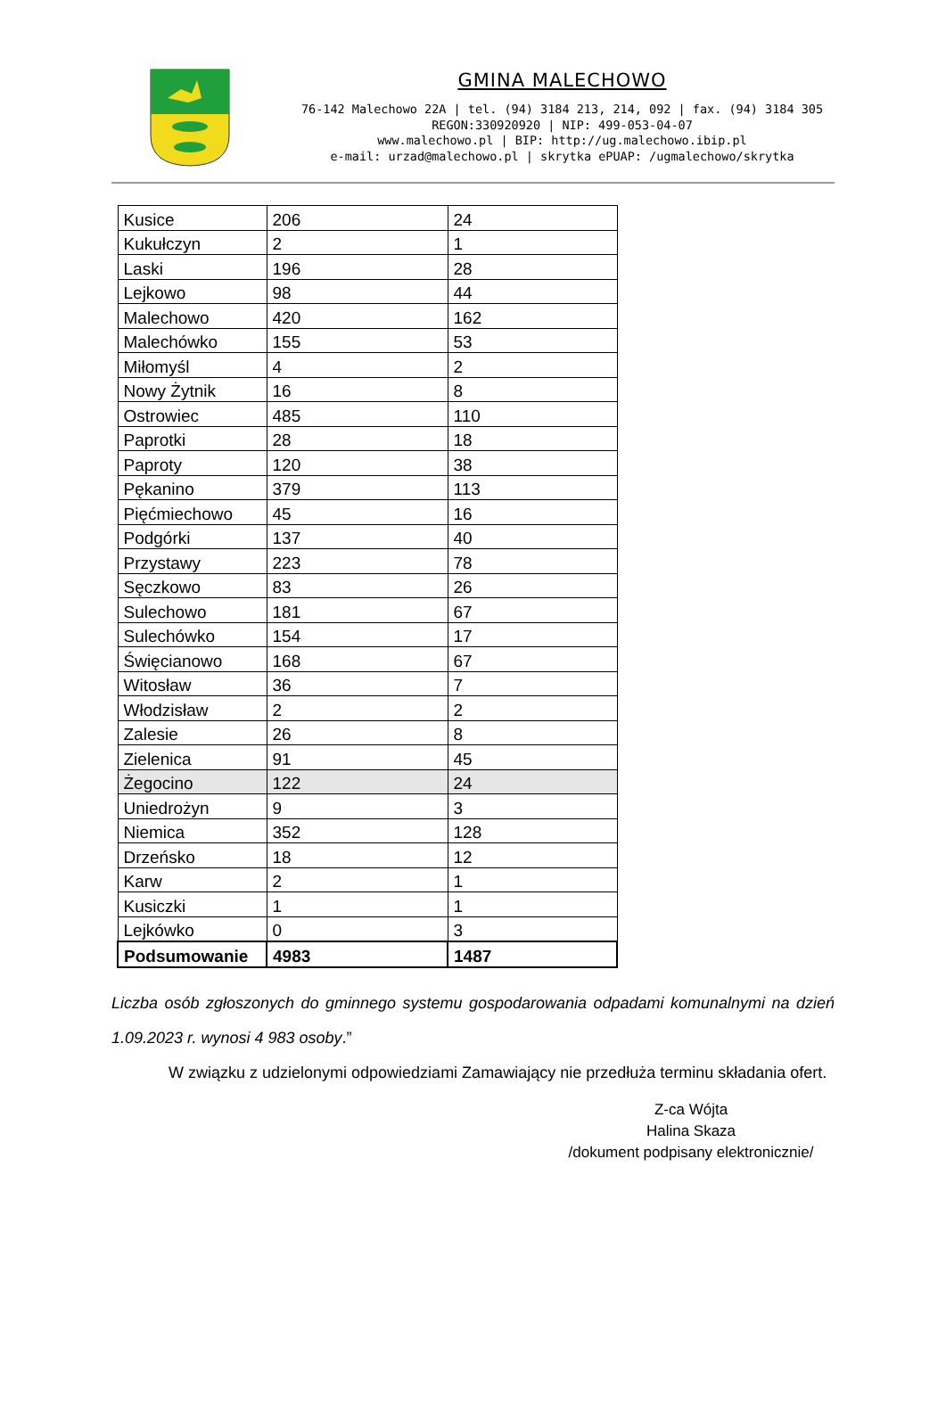GMINA MALECHOWO
76-142 Malechowo 22A | tel. (94) 3184 213, 214, 092 | fax. (94) 3184 305
REGON:330920920 | NIP: 499-053-04-07
www.malechowo.pl | BIP: http://ug.malechowo.ibip.pl
e-mail: urzad@malechowo.pl | skrytka ePUAP: /ugmalechowo/skrytka
| Kusice | 206 | 24 |
| Kukułczyn | 2 | 1 |
| Laski | 196 | 28 |
| Lejkowo | 98 | 44 |
| Malechowo | 420 | 162 |
| Malechówko | 155 | 53 |
| Miłomyśl | 4 | 2 |
| Nowy Żytnik | 16 | 8 |
| Ostrowiec | 485 | 110 |
| Paprotki | 28 | 18 |
| Paproty | 120 | 38 |
| Pękanino | 379 | 113 |
| Pięćmiechowo | 45 | 16 |
| Podgórki | 137 | 40 |
| Przystawy | 223 | 78 |
| Sęczkowo | 83 | 26 |
| Sulechowo | 181 | 67 |
| Sulechówko | 154 | 17 |
| Święcianowo | 168 | 67 |
| Witosław | 36 | 7 |
| Włodzisław | 2 | 2 |
| Zalesie | 26 | 8 |
| Zielenica | 91 | 45 |
| Żegocino | 122 | 24 |
| Uniedrożyn | 9 | 3 |
| Niemica | 352 | 128 |
| Drzeńsko | 18 | 12 |
| Karw | 2 | 1 |
| Kusiczki | 1 | 1 |
| Lejkówko | 0 | 3 |
| Podsumowanie | 4983 | 1487 |
Liczba osób zgłoszonych do gminnego systemu gospodarowania odpadami komunalnymi na dzień 1.09.2023 r. wynosi 4 983 osoby.”
W związku z udzielonymi odpowiedziami Zamawiający nie przedłuża terminu składania ofert.
Z-ca Wójta
Halina Skaza
/dokument podpisany elektronicznie/